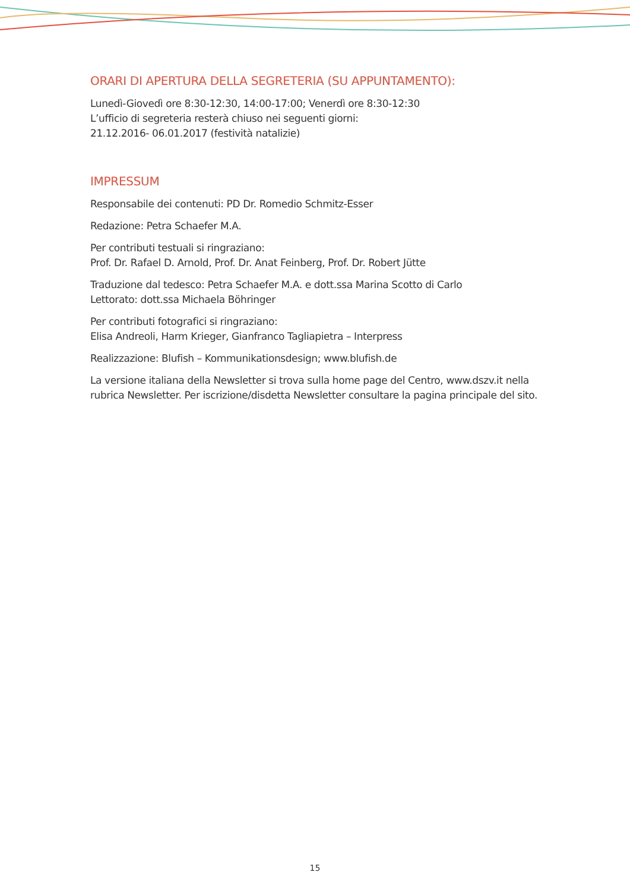ORARI DI APERTURA DELLA SEGRETERIA (SU APPUNTAMENTO):
Lunedì-Giovedì ore 8:30-12:30, 14:00-17:00; Venerdì ore 8:30-12:30
L’ufficio di segreteria resterà chiuso nei seguenti giorni:
21.12.2016- 06.01.2017 (festività natalizie)
IMPRESSUM
Responsabile dei contenuti: PD Dr. Romedio Schmitz-Esser
Redazione: Petra Schaefer M.A.
Per contributi testuali si ringraziano:
Prof. Dr. Rafael D. Arnold, Prof. Dr. Anat Feinberg, Prof. Dr. Robert Jütte
Traduzione dal tedesco: Petra Schaefer M.A. e dott.ssa Marina Scotto di Carlo
Lettorato: dott.ssa Michaela Böhringer
Per contributi fotografici si ringraziano:
Elisa Andreoli, Harm Krieger, Gianfranco Tagliapietra – Interpress
Realizzazione: Blufish – Kommunikationsdesign; www.blufish.de
La versione italiana della Newsletter si trova sulla home page del Centro, www.dszv.it nella rubrica Newsletter. Per iscrizione/disdetta Newsletter consultare la pagina principale del sito.
15